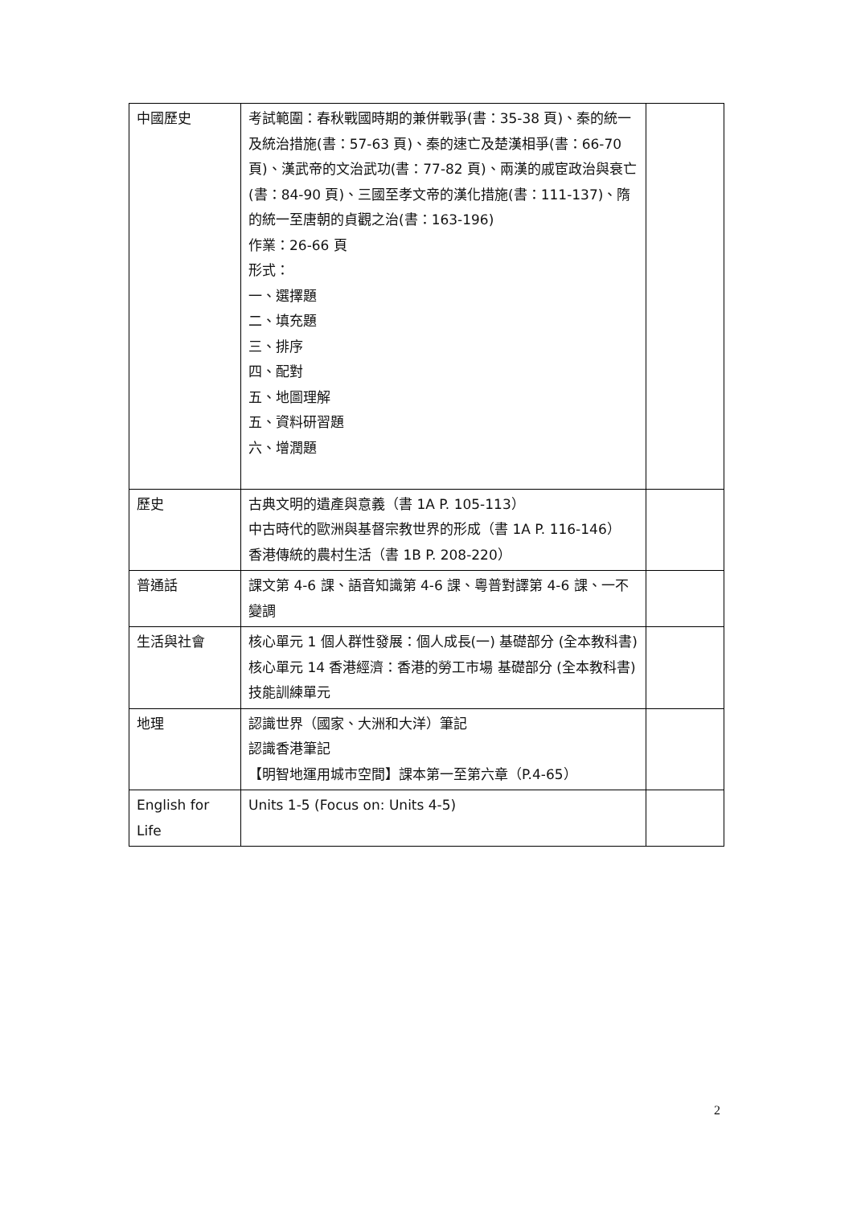| 中國歷史 | 考試範圍：春秋戰國時期的兼併戰爭(書：35-38 頁)、秦的統一及統治措施(書：57-63 頁)、秦的速亡及楚漢相爭(書：66-70 頁)、漢武帝的文治武功(書：77-82 頁)、兩漢的戚宦政治與衰亡(書：84-90 頁)、三國至孝文帝的漢化措施(書：111-137)、隋的統一至唐朝的貞觀之治(書：163-196) 作業：26-66 頁 形式： 一、選擇題 二、填充題 三、排序 四、配對 五、地圖理解 五、資料研習題 六、增潤題 | |
| 歷史 | 古典文明的遺產與意義（書 1A P. 105-113） 中古時代的歐洲與基督宗教世界的形成（書 1A P. 116-146） 香港傳統的農村生活（書 1B P. 208-220） | |
| 普通話 | 課文第 4-6 課、語音知識第 4-6 課、粵普對譯第 4-6 課、一不變調 | |
| 生活與社會 | 核心單元 1 個人群性發展：個人成長(一) 基礎部分 (全本教科書) 核心單元 14 香港經濟：香港的勞工市場 基礎部分 (全本教科書) 技能訓練單元 | |
| 地理 | 認識世界（國家、大洲和大洋）筆記 認識香港筆記 【明智地運用城市空間】課本第一至第六章（P.4-65） | |
| English for Life | Units 1-5 (Focus on: Units 4-5) | |
2